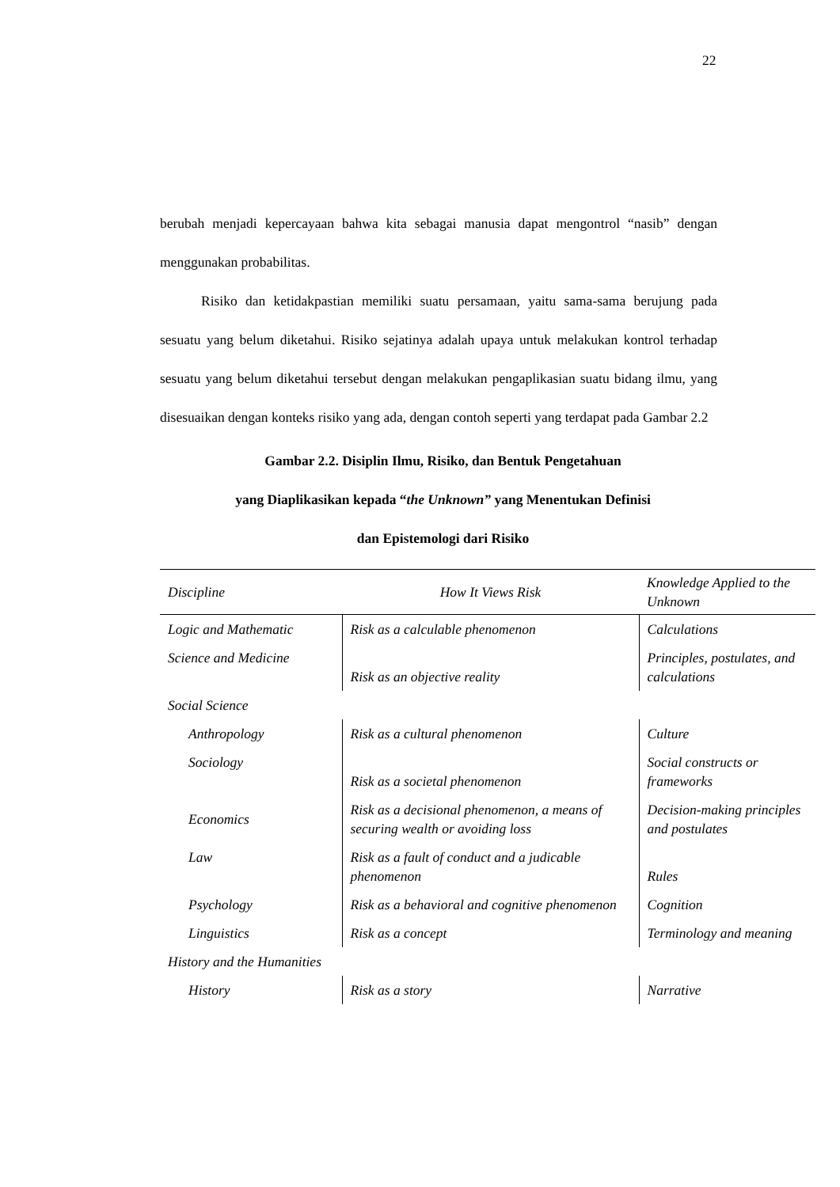22
berubah menjadi kepercayaan bahwa kita sebagai manusia dapat mengontrol “nasib” dengan menggunakan probabilitas.
Risiko dan ketidakpastian memiliki suatu persamaan, yaitu sama-sama berujung pada sesuatu yang belum diketahui. Risiko sejatinya adalah upaya untuk melakukan kontrol terhadap sesuatu yang belum diketahui tersebut dengan melakukan pengaplikasian suatu bidang ilmu, yang disesuaikan dengan konteks risiko yang ada, dengan contoh seperti yang terdapat pada Gambar 2.2
Gambar 2.2. Disiplin Ilmu, Risiko, dan Bentuk Pengetahuan
yang Diaplikasikan kepada “the Unknown” yang Menentukan Definisi
dan Epistemologi dari Risiko
| Discipline | How It Views Risk | Knowledge Applied to the Unknown |
| --- | --- | --- |
| Logic and Mathematic | Risk as a calculable phenomenon | Calculations |
| Science and Medicine | Risk as an objective reality | Principles, postulates, and calculations |
| Social Science | | |
| Anthropology | Risk as a cultural phenomenon | Culture |
| Sociology | Risk as a societal phenomenon | Social constructs or frameworks |
| Economics | Risk as a decisional phenomenon, a means of securing wealth or avoiding loss | Decision-making principles and postulates |
| Law | Risk as a fault of conduct and a judicable phenomenon | Rules |
| Psychology | Risk as a behavioral and cognitive phenomenon | Cognition |
| Linguistics | Risk as a concept | Terminology and meaning |
| History and the Humanities | | |
| History | Risk as a story | Narrative |